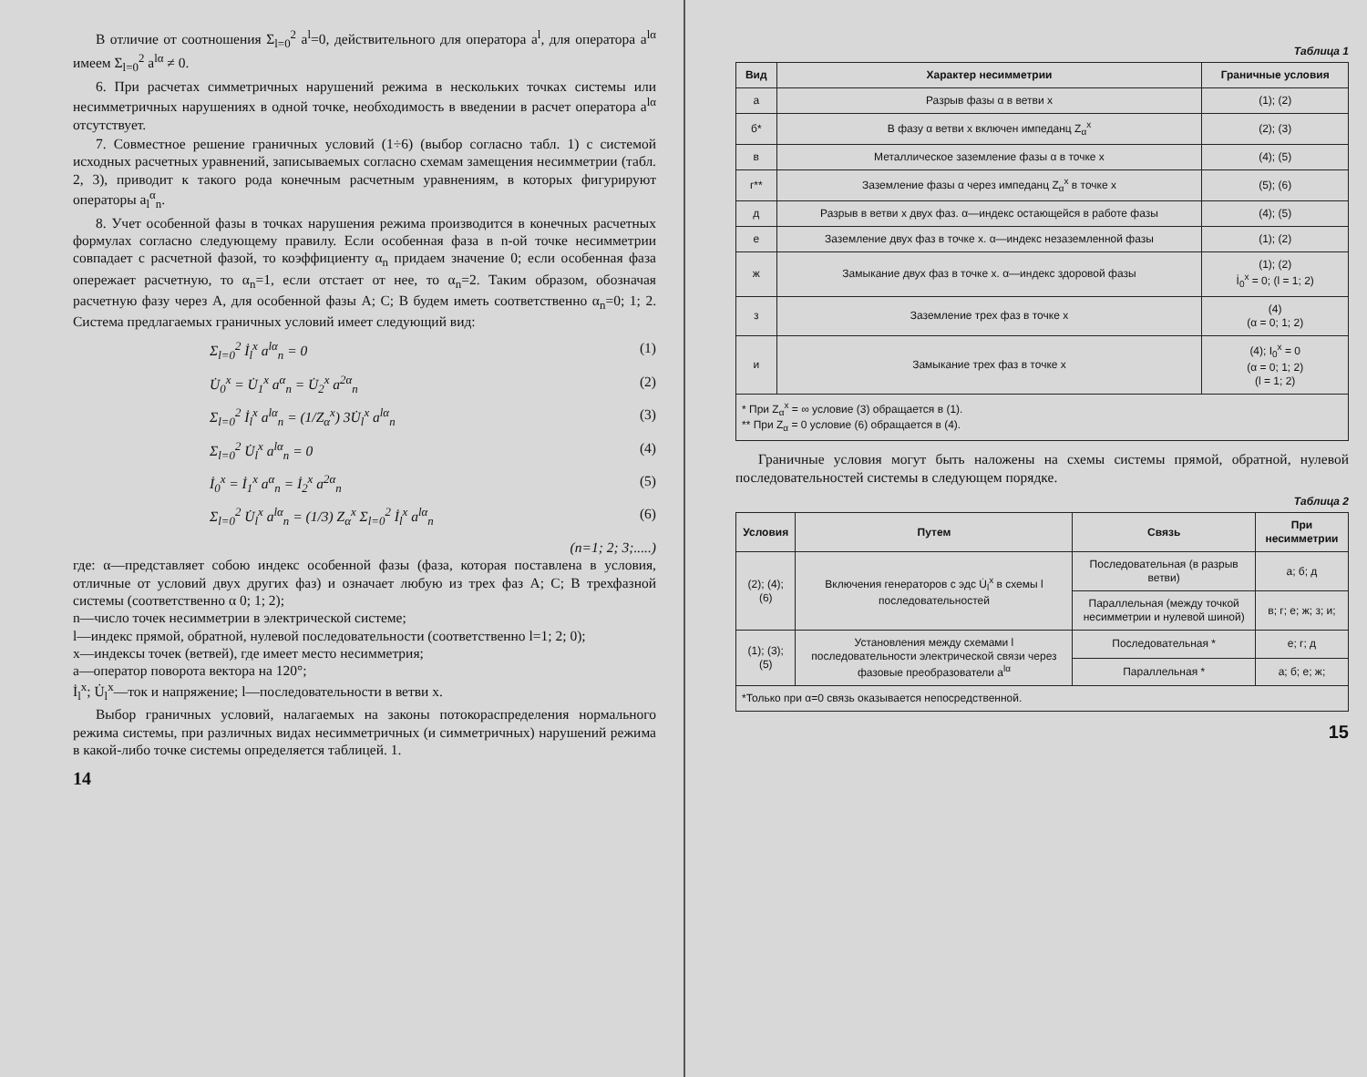В отличие от соотношения Σ<sub>l=0</sub><sup>2</sup> a<sup>l</sup>=0, действительного для оператора a<sup>l</sup>, для оператора a<sup>lα</sup> имеем Σ<sub>l=0</sub><sup>2</sup> a<sup>lα</sup> ≠ 0.
6. При расчетах симметричных нарушений режима в нескольких точках системы или несимметричных нарушениях в одной точке, необходимость в введении в расчет оператора a<sup>lα</sup> отсутствует.
7. Совместное решение граничных условий (1÷6) (выбор согласно табл. 1) с системой исходных расчетных уравнений, записываемых согласно схемам замещения несимметрии (табл. 2, 3), приводит к такого рода конечным расчетным уравнениям, в которых фигурируют операторы a<sub>l</sub><sup>α</sup><sub>n</sub>.
8. Учет особенной фазы в точках нарушения режима производится в конечных расчетных формулах согласно следующему правилу. Если особенная фаза в n-ой точке несимметрии совпадает с расчетной фазой, то коэффициенту α<sub>n</sub> придаем значение 0; если особенная фаза опережает расчетную, то α<sub>n</sub>=1, если отстает от нее, то α<sub>n</sub>=2. Таким образом, обозначая расчетную фазу через A, для особенной фазы A; C; B будем иметь соответственно α<sub>n</sub>=0; 1; 2. Система предлагаемых граничных условий имеет следующий вид:
Σ<sub>l=0</sub><sup>2</sup> İ<sub>l</sub><sup>x</sup> a<sup>lα</sup><sub>n</sub> = 0 (1)
U̇<sub>0</sub><sup>x</sup> = U̇<sub>1</sub><sup>x</sup> a<sup>α</sup><sub>n</sub> = U̇<sub>2</sub><sup>x</sup> a<sup>2α</sup><sub>n</sub> (2)
Σ<sub>l=0</sub><sup>2</sup> İ<sub>l</sub><sup>x</sup> a<sup>lα</sup><sub>n</sub> = (1/Z<sub>α</sub><sup>x</sup>) 3U̇<sub>l</sub><sup>x</sup> a<sup>lα</sup><sub>n</sub> (3)
Σ<sub>l=0</sub><sup>2</sup> U̇<sub>l</sub><sup>x</sup> a<sup>lα</sup><sub>n</sub> = 0 (4)
İ<sub>0</sub><sup>x</sup> = İ<sub>1</sub><sup>x</sup> a<sup>α</sup><sub>n</sub> = İ<sub>2</sub><sup>x</sup> a<sup>2α</sup><sub>n</sub> (5)
Σ<sub>l=0</sub><sup>2</sup> U̇<sub>l</sub><sup>x</sup> a<sup>lα</sup><sub>n</sub> = (1/3) Z<sub>α</sub><sup>x</sup> Σ<sub>l=0</sub><sup>2</sup> İ<sub>l</sub><sup>x</sup> a<sup>lα</sup><sub>n</sub> (6)
(n=1; 2; 3;.....)
где: α—представляет собою индекс особенной фазы (фаза, которая поставлена в условия, отличные от условий двух других фаз) и означает любую из трех фаз A; C; B трехфазной системы (соответственно α 0; 1; 2);
n—число точек несимметрии в электрической системе;
l—индекс прямой, обратной, нулевой последовательности (соответственно l=1; 2; 0);
x—индексы точек (ветвей), где имеет место несимметрия;
a—оператор поворота вектора на 120°;
İ<sub>l</sub><sup>x</sup>; U̇<sub>l</sub><sup>x</sup>—ток и напряжение; l—последовательности в ветви x.
Выбор граничных условий, налагаемых на законы потокораспределения нормального режима системы, при различных видах несимметричных (и симметричных) нарушений режима в какой-либо точке системы определяется таблицей. 1.
14
Таблица 1
| Вид | Характер несимметрии | Граничные условия |
| --- | --- | --- |
| а | Разрыв фазы α в ветви x | (1); (2) |
| б* | В фазу α ветви x включен импеданц Z<sub>α</sub><sup>x</sup> | (2); (3) |
| в | Металлическое заземление фазы α в точке x | (4); (5) |
| г** | Заземление фазы α через импеданц Z<sub>α</sub><sup>x</sup> в точке x | (5); (6) |
| д | Разрыв в ветви x двух фаз. α—индекс остающейся в работе фазы | (4); (5) |
| е | Заземление двух фаз в точке x. α—индекс незаземленной фазы | (1); (2) |
| ж | Замыкание двух фаз в точке x. α—индекс здоровой фазы | (1); (2) İ<sub>0</sub><sup>x</sup> = 0; (l = 1; 2) |
| з | Заземление трех фаз в точке x | (4) (α = 0; 1; 2) |
| и | Замыкание трех фаз в точке x | (4); I<sub>0</sub><sup>x</sup> = 0 (α = 0; 1; 2) (l = 1; 2) |
| * При Z<sub>α</sub><sup>x</sup> = ∞ условие (3) обращается в (1). ** При Z<sub>α</sub> = 0 условие (6) обращается в (4). | | |
Граничные условия могут быть наложены на схемы системы прямой, обратной, нулевой последовательностей системы в следующем порядке.
Таблица 2
| Условия | Путем | Связь | При несимметрии |
| --- | --- | --- | --- |
| (2); (4); (6) | Включения генераторов с эдс U̇<sub>l</sub><sup>x</sup> в схемы l последовательностей | Последовательная (в разрыв ветви) | а; б; д |
| | | Параллельная (между точкой несимметрии и нулевой шиной) | в; г; е; ж; з; и; |
| (1); (3); (5) | Установления между схемами l последовательности электрической связи через фазовые преобразователи a<sup>lα</sup> | Последовательная * | е; г; д |
| | | Параллельная * | а; б; е; ж; |
| *Только при α=0 связь оказывается непосредственной. | | | |
15